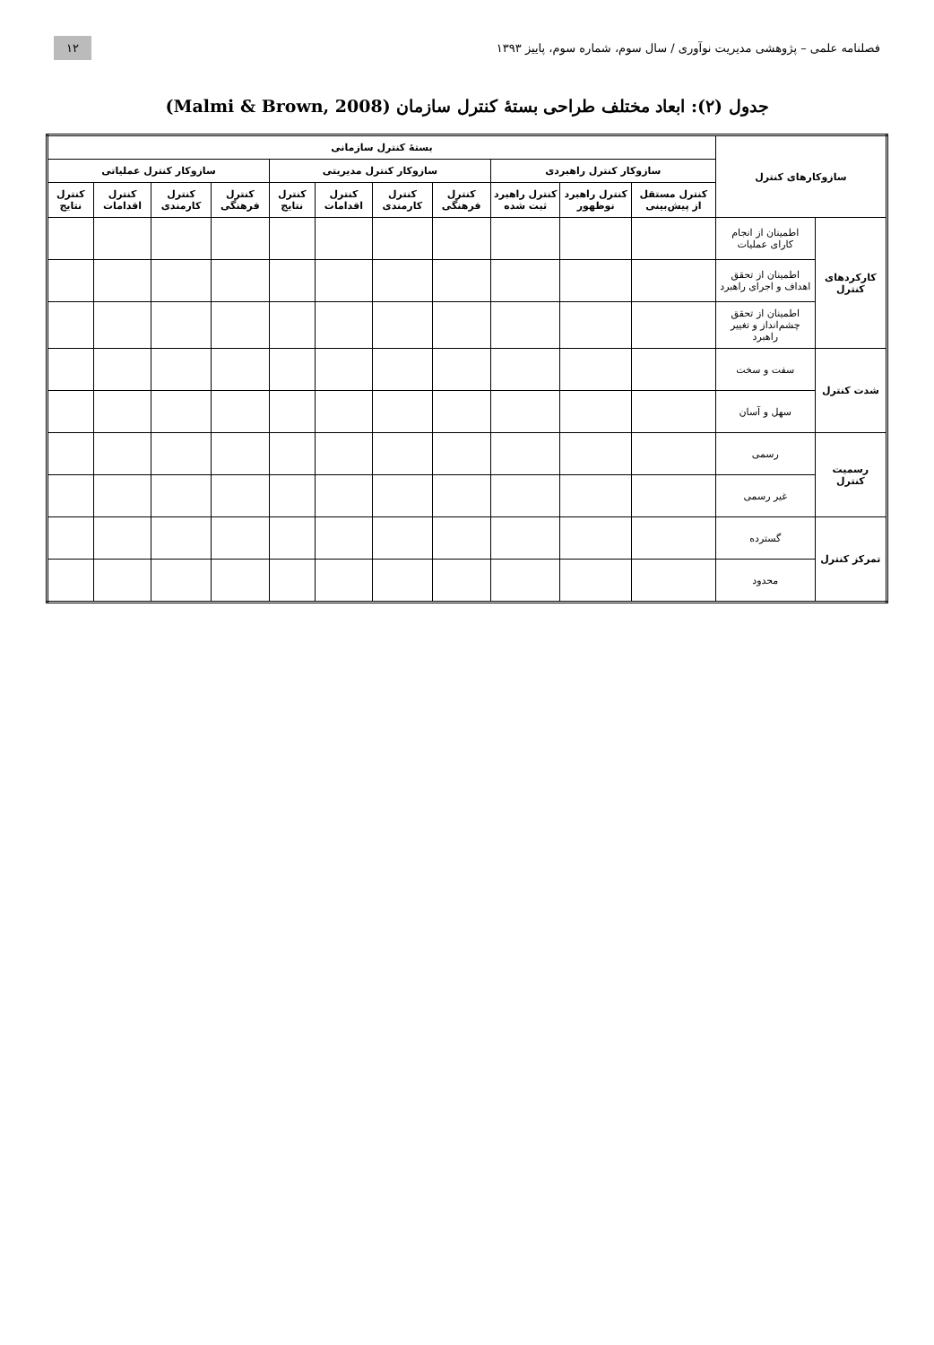فصلنامه علمی – پژوهشی مدیریت نوآوری / سال سوم، شماره سوم، پاییز ۱۳۹۳ ۱۲
جدول (۲): ابعاد مختلف طراحی بستهٔ کنترل سازمان (Malmi & Brown, 2008)
| سازوکارهای کنترل | | بستهٔ کنترل سازمانی | | | | | | | | | | |
| --- | --- | --- | --- | --- | --- | --- | --- | --- | --- | --- | --- | --- |
| | | سازوکار کنترل راهبردی | | | سازوکار کنترل مدیریتی | | | | سازوکار کنترل عملیاتی | | | |
| | | کنترل مستقل از پیش‌بینی | کنترل راهبرد نوظهور | کنترل راهبرد ثبت شده | کنترل فرهنگی | کنترل کارمندی | کنترل اقدامات | کنترل نتایج | کنترل فرهنگی | کنترل کارمندی | کنترل اقدامات | کنترل نتایج |
| کارکردهای کنترل | اطمینان از انجام کارای عملیات | | | | | | | | | | | |
| | اطمینان از تحقق اهداف و اجرای راهبرد | | | | | | | | | | | |
| | اطمینان از تحقق چشم‌انداز و تغییر راهبرد | | | | | | | | | | | |
| شدت کنترل | سفت و سخت | | | | | | | | | | | |
| | سهل و آسان | | | | | | | | | | | |
| رسمیت کنترل | رسمی | | | | | | | | | | | |
| | غیر رسمی | | | | | | | | | | | |
| تمرکز کنترل | گسترده | | | | | | | | | | | |
| | محدود | | | | | | | | | | | |